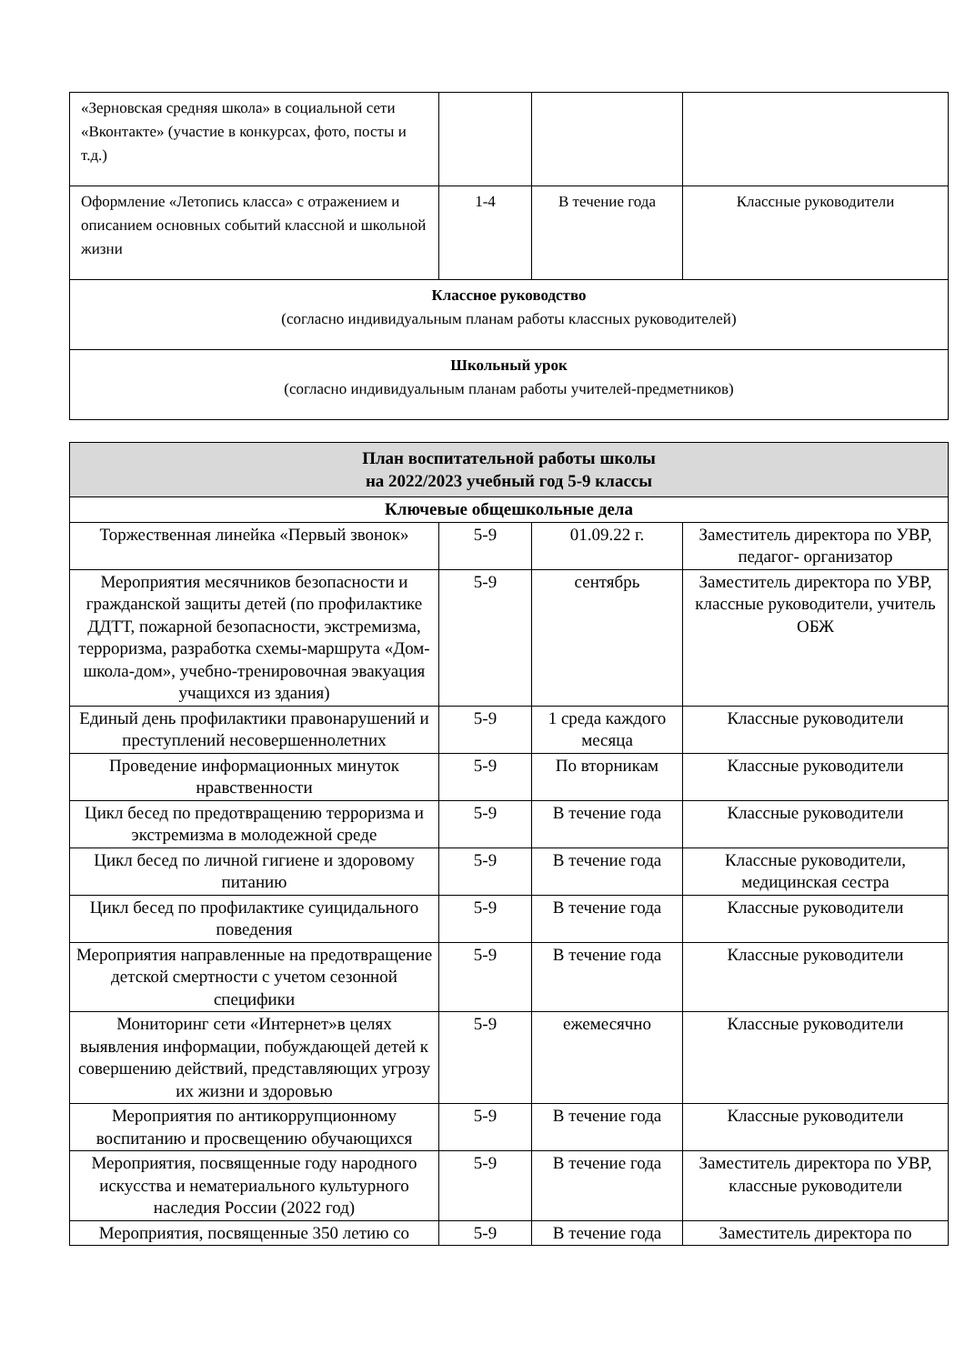| «Зерновская средняя школа» в социальной сети «Вконтакте» (участие в конкурсах, фото, посты и т.д.) | | | |
| Оформление «Летопись класса» с отражением и описанием основных событий классной и школьной жизни | 1-4 | В течение года | Классные руководители |
| Классное руководство (согласно индивидуальным планам работы классных руководителей) | | | |
| Школьный урок (согласно индивидуальным планам работы учителей-предметников) | | | |
| План воспитательной работы школы на 2022/2023 учебный год 5-9 классы | | | |
| Ключевые общешкольные дела | | | |
| Торжественная линейка «Первый звонок» | 5-9 | 01.09.22 г. | Заместитель директора по УВР, педагог- организатор |
| Мероприятия месячников безопасности и гражданской защиты детей (по профилактике ДДТТ, пожарной безопасности, экстремизма, терроризма, разработка схемы-маршрута «Дом-школа-дом», учебно-тренировочная эвакуация учащихся из здания) | 5-9 | сентябрь | Заместитель директора по УВР, классные руководители, учитель ОБЖ |
| Единый день профилактики правонарушений и преступлений несовершеннолетних | 5-9 | 1 среда каждого месяца | Классные руководители |
| Проведение информационных минуток нравственности | 5-9 | По вторникам | Классные руководители |
| Цикл бесед по предотвращению терроризма и экстремизма в молодежной среде | 5-9 | В течение года | Классные руководители |
| Цикл бесед по личной гигиене и здоровому питанию | 5-9 | В течение года | Классные руководители, медицинская сестра |
| Цикл бесед по профилактике суицидального поведения | 5-9 | В течение года | Классные руководители |
| Мероприятия направленные на предотвращение детской смертности с учетом сезонной специфики | 5-9 | В течение года | Классные руководители |
| Мониторинг сети «Интернет»в целях выявления информации, побуждающей детей к совершению действий, представляющих угрозу их жизни и здоровью | 5-9 | ежемесячно | Классные руководители |
| Мероприятия по антикоррупционному воспитанию и просвещению обучающихся | 5-9 | В течение года | Классные руководители |
| Мероприятия, посвященные году народного искусства и нематериального культурного наследия России (2022 год) | 5-9 | В течение года | Заместитель директора по УВР, классные руководители |
| Мероприятия, посвященные 350 летию со | 5-9 | В течение года | Заместитель директора по |